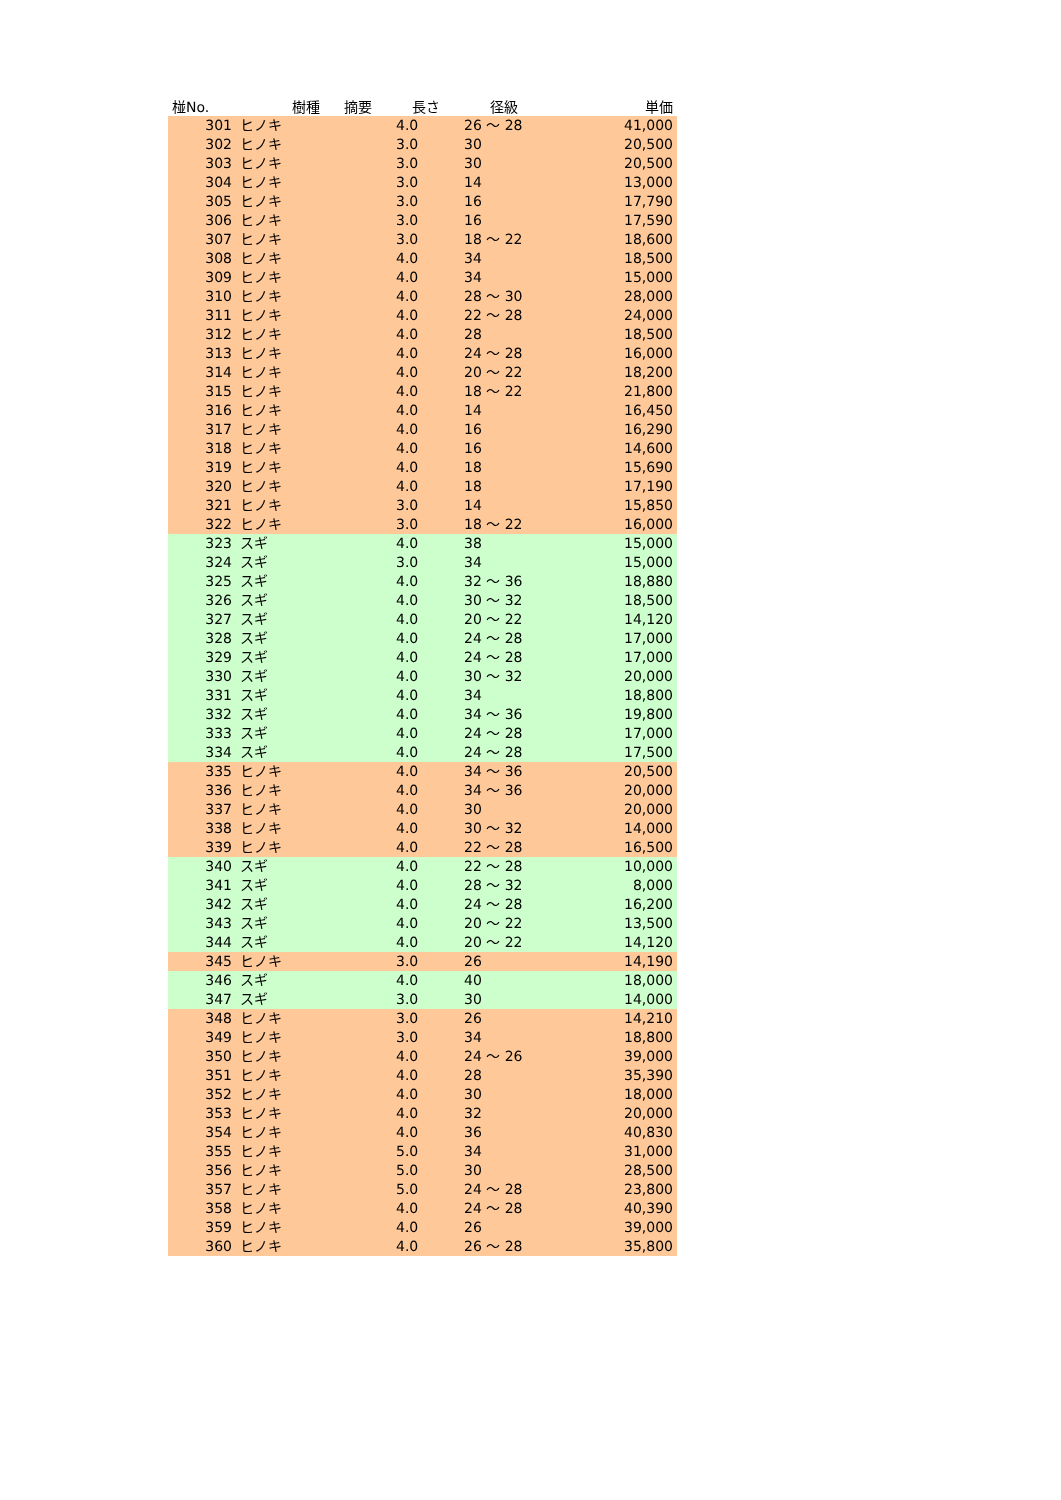| 椪No. | 樹種 | 摘要 | 長さ | 径級 | 単価 |
| --- | --- | --- | --- | --- | --- |
| 301 | ヒノキ | | 4.0 | 26 ～ 28 | 41,000 |
| 302 | ヒノキ | | 3.0 | 30 | 20,500 |
| 303 | ヒノキ | | 3.0 | 30 | 20,500 |
| 304 | ヒノキ | | 3.0 | 14 | 13,000 |
| 305 | ヒノキ | | 3.0 | 16 | 17,790 |
| 306 | ヒノキ | | 3.0 | 16 | 17,590 |
| 307 | ヒノキ | | 3.0 | 18 ～ 22 | 18,600 |
| 308 | ヒノキ | | 4.0 | 34 | 18,500 |
| 309 | ヒノキ | | 4.0 | 34 | 15,000 |
| 310 | ヒノキ | | 4.0 | 28 ～ 30 | 28,000 |
| 311 | ヒノキ | | 4.0 | 22 ～ 28 | 24,000 |
| 312 | ヒノキ | | 4.0 | 28 | 18,500 |
| 313 | ヒノキ | | 4.0 | 24 ～ 28 | 16,000 |
| 314 | ヒノキ | | 4.0 | 20 ～ 22 | 18,200 |
| 315 | ヒノキ | | 4.0 | 18 ～ 22 | 21,800 |
| 316 | ヒノキ | | 4.0 | 14 | 16,450 |
| 317 | ヒノキ | | 4.0 | 16 | 16,290 |
| 318 | ヒノキ | | 4.0 | 16 | 14,600 |
| 319 | ヒノキ | | 4.0 | 18 | 15,690 |
| 320 | ヒノキ | | 4.0 | 18 | 17,190 |
| 321 | ヒノキ | | 3.0 | 14 | 15,850 |
| 322 | ヒノキ | | 3.0 | 18 ～ 22 | 16,000 |
| 323 | スギ | | 4.0 | 38 | 15,000 |
| 324 | スギ | | 3.0 | 34 | 15,000 |
| 325 | スギ | | 4.0 | 32 ～ 36 | 18,880 |
| 326 | スギ | | 4.0 | 30 ～ 32 | 18,500 |
| 327 | スギ | | 4.0 | 20 ～ 22 | 14,120 |
| 328 | スギ | | 4.0 | 24 ～ 28 | 17,000 |
| 329 | スギ | | 4.0 | 24 ～ 28 | 17,000 |
| 330 | スギ | | 4.0 | 30 ～ 32 | 20,000 |
| 331 | スギ | | 4.0 | 34 | 18,800 |
| 332 | スギ | | 4.0 | 34 ～ 36 | 19,800 |
| 333 | スギ | | 4.0 | 24 ～ 28 | 17,000 |
| 334 | スギ | | 4.0 | 24 ～ 28 | 17,500 |
| 335 | ヒノキ | | 4.0 | 34 ～ 36 | 20,500 |
| 336 | ヒノキ | | 4.0 | 34 ～ 36 | 20,000 |
| 337 | ヒノキ | | 4.0 | 30 | 20,000 |
| 338 | ヒノキ | | 4.0 | 30 ～ 32 | 14,000 |
| 339 | ヒノキ | | 4.0 | 22 ～ 28 | 16,500 |
| 340 | スギ | | 4.0 | 22 ～ 28 | 10,000 |
| 341 | スギ | | 4.0 | 28 ～ 32 | 8,000 |
| 342 | スギ | | 4.0 | 24 ～ 28 | 16,200 |
| 343 | スギ | | 4.0 | 20 ～ 22 | 13,500 |
| 344 | スギ | | 4.0 | 20 ～ 22 | 14,120 |
| 345 | ヒノキ | | 3.0 | 26 | 14,190 |
| 346 | スギ | | 4.0 | 40 | 18,000 |
| 347 | スギ | | 3.0 | 30 | 14,000 |
| 348 | ヒノキ | | 3.0 | 26 | 14,210 |
| 349 | ヒノキ | | 3.0 | 34 | 18,800 |
| 350 | ヒノキ | | 4.0 | 24 ～ 26 | 39,000 |
| 351 | ヒノキ | | 4.0 | 28 | 35,390 |
| 352 | ヒノキ | | 4.0 | 30 | 18,000 |
| 353 | ヒノキ | | 4.0 | 32 | 20,000 |
| 354 | ヒノキ | | 4.0 | 36 | 40,830 |
| 355 | ヒノキ | | 5.0 | 34 | 31,000 |
| 356 | ヒノキ | | 5.0 | 30 | 28,500 |
| 357 | ヒノキ | | 5.0 | 24 ～ 28 | 23,800 |
| 358 | ヒノキ | | 4.0 | 24 ～ 28 | 40,390 |
| 359 | ヒノキ | | 4.0 | 26 | 39,000 |
| 360 | ヒノキ | | 4.0 | 26 ～ 28 | 35,800 |